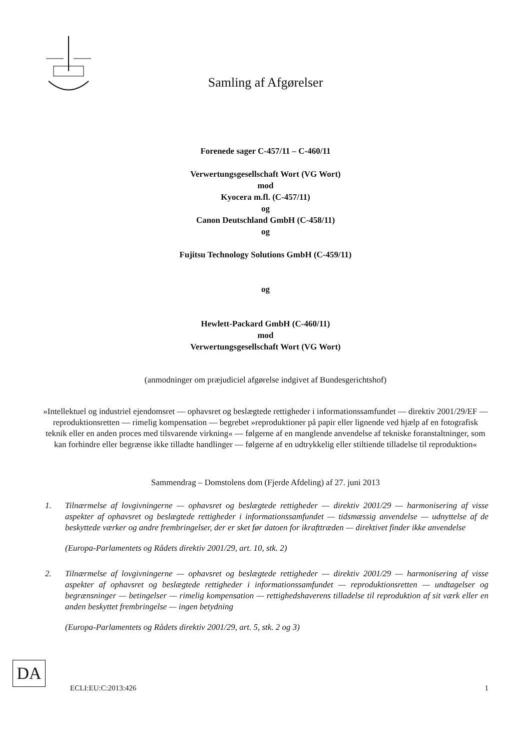Samling af Afgørelser
Forenede sager C-457/11 – C-460/11
Verwertungsgesellschaft Wort (VG Wort)
mod
Kyocera m.fl. (C-457/11)
og
Canon Deutschland GmbH (C-458/11)
og
Fujitsu Technology Solutions GmbH (C-459/11)
og
Hewlett-Packard GmbH (C-460/11)
mod
Verwertungsgesellschaft Wort (VG Wort)
(anmodninger om præjudiciel afgørelse indgivet af Bundesgerichtshof)
»Intellektuel og industriel ejendomsret — ophavsret og beslægtede rettigheder i informationssamfundet — direktiv 2001/29/EF — reproduktionsretten — rimelig kompensation — begrebet »reproduktioner på papir eller lignende ved hjælp af en fotografisk teknik eller en anden proces med tilsvarende virkning« — følgerne af en manglende anvendelse af tekniske foranstaltninger, som kan forhindre eller begrænse ikke tilladte handlinger — følgerne af en udtrykkelig eller stiltiende tilladelse til reproduktion«
Sammendrag – Domstolens dom (Fjerde Afdeling) af 27. juni 2013
1. Tilnærmelse af lovgivningerne — ophavsret og beslægtede rettigheder — direktiv 2001/29 — harmonisering af visse aspekter af ophavsret og beslægtede rettigheder i informationssamfundet — tidsmæssig anvendelse — udnyttelse af de beskyttede værker og andre frembringelser, der er sket før datoen for ikrafttræden — direktivet finder ikke anvendelse
(Europa-Parlamentets og Rådets direktiv 2001/29, art. 10, stk. 2)
2. Tilnærmelse af lovgivningerne — ophavsret og beslægtede rettigheder — direktiv 2001/29 — harmonisering af visse aspekter af ophavsret og beslægtede rettigheder i informationssamfundet — reproduktionsretten — undtagelser og begrænsninger — betingelser — rimelig kompensation — rettighedshaverens tilladelse til reproduktion af sit værk eller en anden beskyttet frembringelse — ingen betydning
(Europa-Parlamentets og Rådets direktiv 2001/29, art. 5, stk. 2 og 3)
DA
ECLI:EU:C:2013:426 1